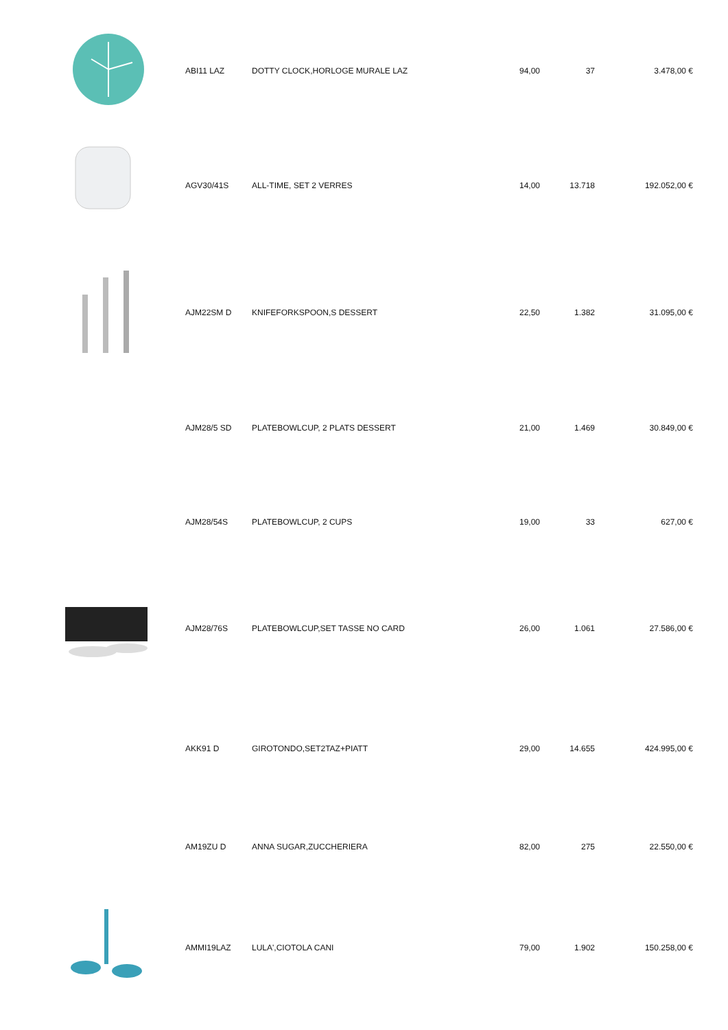| | ABI11 LAZ | DOTTY CLOCK,HORLOGE MURALE LAZ | 94,00 | 37 | 3.478,00 € |
| | AGV30/41S | ALL-TIME, SET 2 VERRES | 14,00 | 13.718 | 192.052,00 € |
| | AJM22SM D | KNIFEFORKSPOON,S DESSERT | 22,50 | 1.382 | 31.095,00 € |
| | AJM28/5 SD | PLATEBOWLCUP, 2 PLATS DESSERT | 21,00 | 1.469 | 30.849,00 € |
| | AJM28/54S | PLATEBOWLCUP, 2 CUPS | 19,00 | 33 | 627,00 € |
| | AJM28/76S | PLATEBOWLCUP,SET TASSE NO CARD | 26,00 | 1.061 | 27.586,00 € |
| | AKK91 D | GIROTONDO,SET2TAZ+PIATT | 29,00 | 14.655 | 424.995,00 € |
| | AM19ZU D | ANNA SUGAR,ZUCCHERIERA | 82,00 | 275 | 22.550,00 € |
| | AMMI19LAZ | LULA',CIOTOLA CANI | 79,00 | 1.902 | 150.258,00 € |